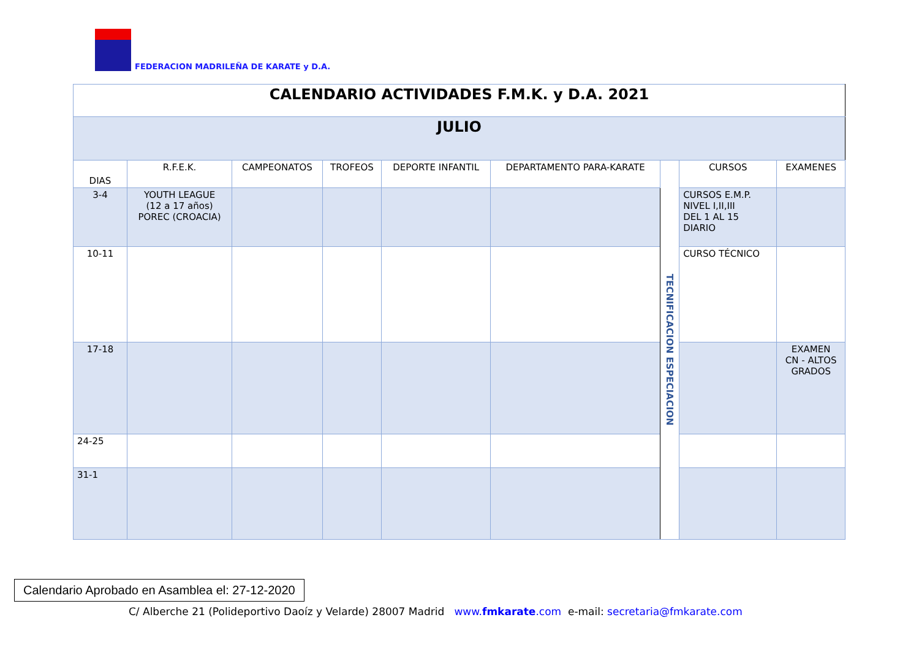FEDERACION MADRILEÑA DE KARATE y D.A.
| CALENDARIO ACTIVIDADES F.M.K. y D.A. 2021 | | | | | | | | |
| JULIO | | | | | | | | |
| DIAS | R.F.E.K. | CAMPEONATOS | TROFEOS | DEPORTE INFANTIL | DEPARTAMENTO PARA-KARATE | TECNIFICACION ESPECIACION | CURSOS | EXAMENES |
| 3-4 | YOUTH LEAGUE (12 a 17 años) POREC (CROACIA) | | | | | | CURSOS E.M.P. NIVEL I,II,III DEL 1 AL 15 DIARIO | |
| 10-11 | | | | | | | CURSO TÉCNICO | |
| 17-18 | | | | | | | | EXAMEN CN - ALTOS GRADOS |
| 24-25 | | | | | | | | |
| 31-1 | | | | | | | | |
Calendario Aprobado en Asamblea el: 27-12-2020
C/ Alberche 21 (Polideportivo Daoíz y Velarde) 28007 Madrid www.fmkarate.com e-mail: secretaria@fmkarate.com